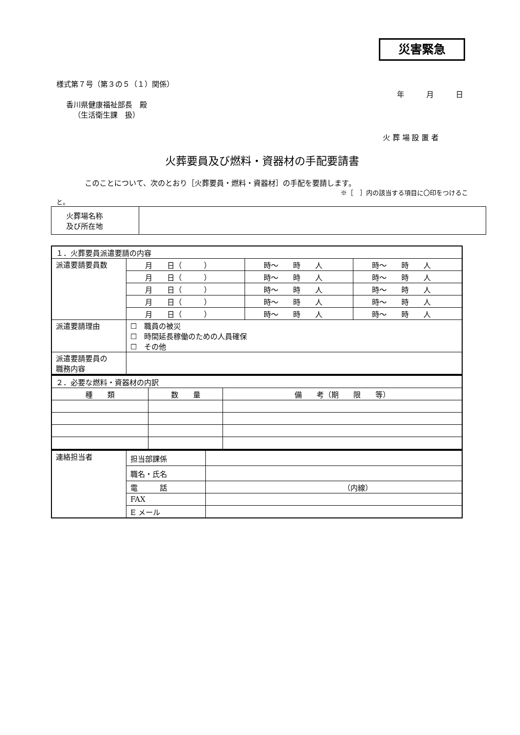災害緊急
様式第７号（第３の５（１）関係）
年　　　月　　　日
香川県健康福祉部長　殿
（生活衛生課　扱）
火 葬 場 設 置 者
火葬要員及び燃料・資器材の手配要請書
このことについて、次のとおり［火葬要員・燃料・資器材］の手配を要請します。
※［　］内の該当する項目に〇印をつけるこ
と。
| 火葬場名称 及び所在地 | |
| １．火葬要員派遣要請の内容 | | | |
| 派遣要請要員数 | 月 日（ ） | 時～ 時 人 | 時～ 時 人 |
| | 月 日（ ） | 時～ 時 人 | 時～ 時 人 |
| | 月 日（ ） | 時～ 時 人 | 時～ 時 人 |
| | 月 日（ ） | 時～ 時 人 | 時～ 時 人 |
| | 月 日（ ） | 時～ 時 人 | 時～ 時 人 |
| 派遣要請理由 | ☐ 職員の被災 ☐ 時間延長稼働のための人員確保 ☐ その他 | | |
| 派遣要請要員の 職務内容 | | | |
| ２．必要な燃料・資器材の内訳 | | |
| 種 類 | 数 量 | 備 考（期 限 等） |
| 連絡担当者 | 担当部課係 | |
| | 職名・氏名 | |
| | 電 話 | （内線） |
| | FAX | |
| | E メール | |